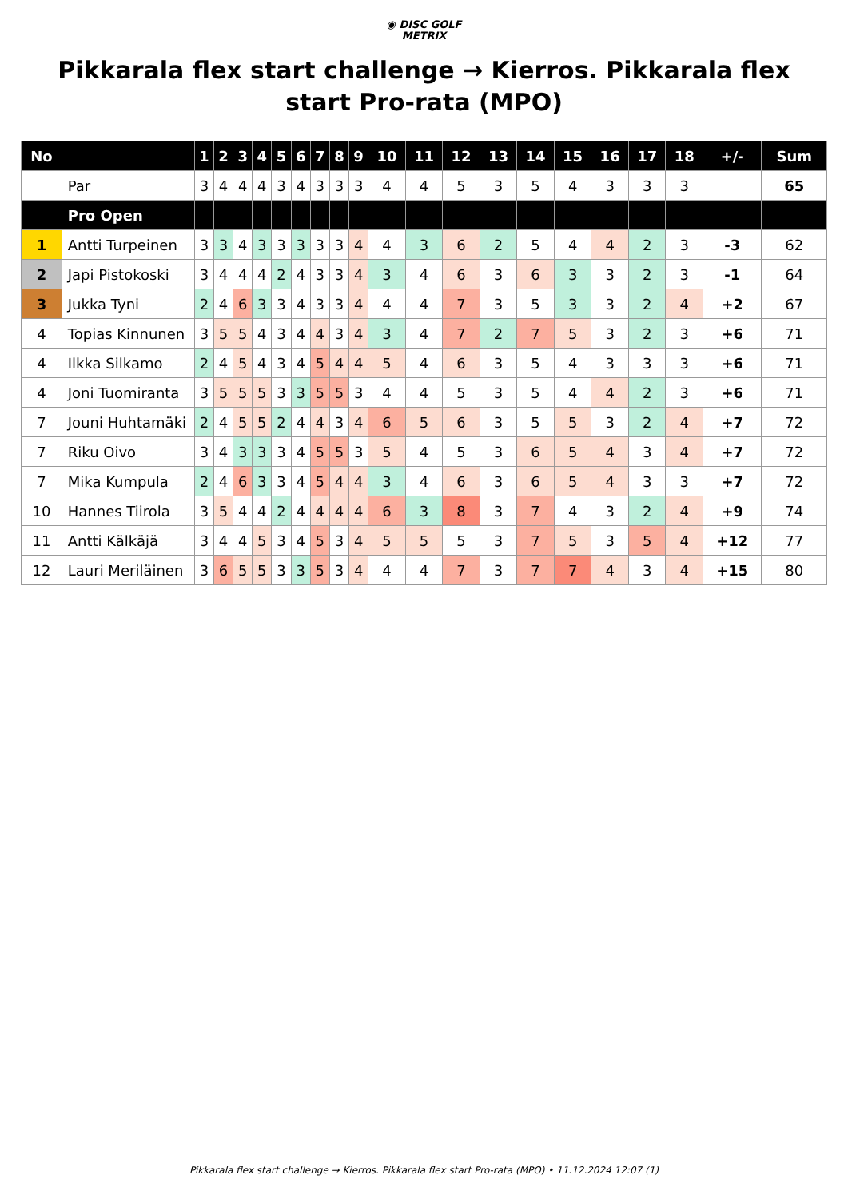◉ DISC GOLF
METRIX
Pikkarala flex start challenge → Kierros. Pikkarala flex start Pro-rata (MPO)
| No | | 1 | 2 | 3 | 4 | 5 | 6 | 7 | 8 | 9 | 10 | 11 | 12 | 13 | 14 | 15 | 16 | 17 | 18 | +/- | Sum |
| --- | --- | --- | --- | --- | --- | --- | --- | --- | --- | --- | --- | --- | --- | --- | --- | --- | --- | --- | --- | --- | --- |
| | Par | 3 | 4 | 4 | 4 | 3 | 4 | 3 | 3 | 3 | 4 | 4 | 5 | 3 | 5 | 4 | 3 | 3 | 3 | | 65 |
| | Pro Open | | | | | | | | | | | | | | | | | | | | |
| 1 | Antti Turpeinen | 3 | 3 | 4 | 3 | 3 | 3 | 3 | 3 | 4 | 4 | 3 | 6 | 2 | 5 | 4 | 4 | 2 | 3 | -3 | 62 |
| 2 | Japi Pistokoski | 3 | 4 | 4 | 4 | 2 | 4 | 3 | 3 | 4 | 3 | 4 | 6 | 3 | 6 | 3 | 3 | 2 | 3 | -1 | 64 |
| 3 | Jukka Tyni | 2 | 4 | 6 | 3 | 3 | 4 | 3 | 3 | 4 | 4 | 4 | 7 | 3 | 5 | 3 | 3 | 2 | 4 | +2 | 67 |
| 4 | Topias Kinnunen | 3 | 5 | 5 | 4 | 3 | 4 | 4 | 3 | 4 | 3 | 4 | 7 | 2 | 7 | 5 | 3 | 2 | 3 | +6 | 71 |
| 4 | Ilkka Silkamo | 2 | 4 | 5 | 4 | 3 | 4 | 5 | 4 | 4 | 5 | 4 | 6 | 3 | 5 | 4 | 3 | 3 | 3 | +6 | 71 |
| 4 | Joni Tuomiranta | 3 | 5 | 5 | 5 | 3 | 3 | 5 | 5 | 3 | 4 | 4 | 5 | 3 | 5 | 4 | 4 | 2 | 3 | +6 | 71 |
| 7 | Jouni Huhtamäki | 2 | 4 | 5 | 5 | 2 | 4 | 4 | 3 | 4 | 6 | 5 | 6 | 3 | 5 | 5 | 3 | 2 | 4 | +7 | 72 |
| 7 | Riku Oivo | 3 | 4 | 3 | 3 | 3 | 4 | 5 | 5 | 3 | 5 | 4 | 5 | 3 | 6 | 5 | 4 | 3 | 4 | +7 | 72 |
| 7 | Mika Kumpula | 2 | 4 | 6 | 3 | 3 | 4 | 5 | 4 | 4 | 3 | 4 | 6 | 3 | 6 | 5 | 4 | 3 | 3 | +7 | 72 |
| 10 | Hannes Tiirola | 3 | 5 | 4 | 4 | 2 | 4 | 4 | 4 | 4 | 6 | 3 | 8 | 3 | 7 | 4 | 3 | 2 | 4 | +9 | 74 |
| 11 | Antti Kälkäjä | 3 | 4 | 4 | 5 | 3 | 4 | 5 | 3 | 4 | 5 | 5 | 5 | 3 | 7 | 5 | 3 | 5 | 4 | +12 | 77 |
| 12 | Lauri Meriläinen | 3 | 6 | 5 | 5 | 3 | 3 | 5 | 3 | 4 | 4 | 4 | 7 | 3 | 7 | 7 | 4 | 3 | 4 | +15 | 80 |
Pikkarala flex start challenge → Kierros. Pikkarala flex start Pro-rata (MPO) • 11.12.2024 12:07 (1)